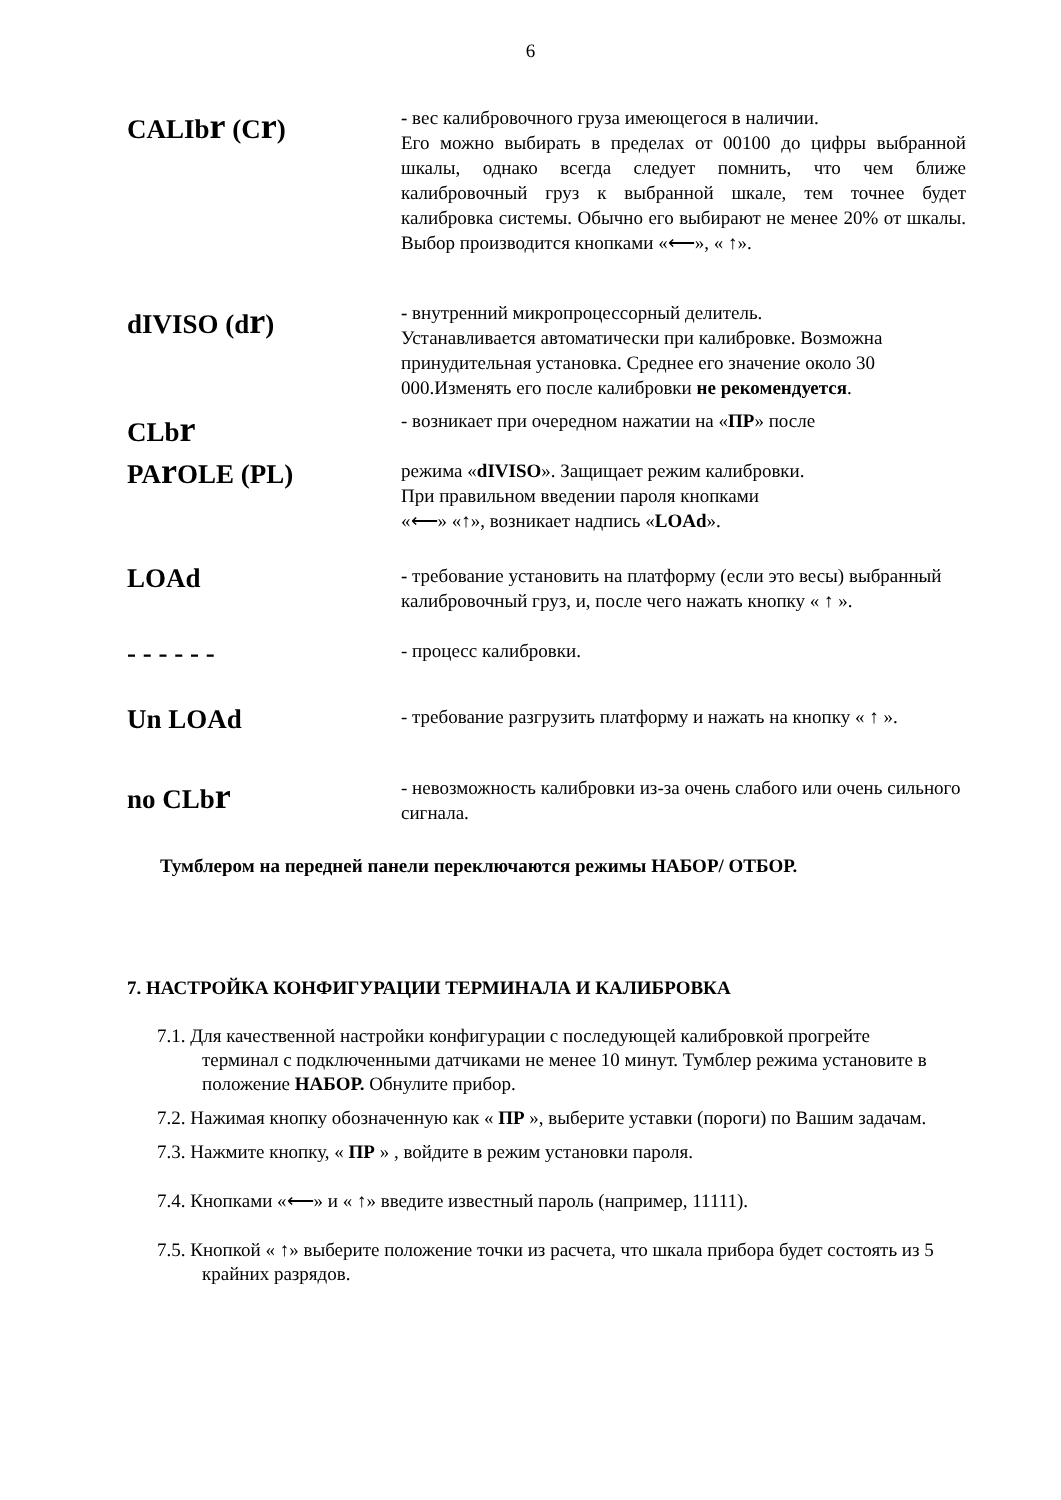6
CALIbr (Cr)
- вес калибровочного груза имеющегося в наличии.
Его можно выбирать в пределах от 00100 до цифры выбранной шкалы, однако всегда следует помнить, что чем ближе калибровочный груз к выбранной шкале, тем точнее будет калибровка системы. Обычно его выбирают не менее 20% от шкалы. Выбор производится кнопками «⟵», « ↑».
dIVISO (dr)
- внутренний микропроцессорный делитель.
Устанавливается автоматически при калибровке. Возможна принудительная установка. Среднее его значение около 30 000.Изменять его после калибровки не рекомендуется.
CLbr
PAr OLE (PL)
- возникает при очередном нажатии на «ПР» после
режима «dIVISO». Защищает режим калибровки.
При правильном введении пароля кнопками
«⟵» «↑», возникает надпись «LOAd».
LOAd
- требование установить на платформу (если это весы) выбранный калибровочный груз, и, после чего нажать кнопку « ↑ ».
- - - - - -
- процесс калибровки.
Un LOAd
- требование разгрузить платформу и нажать на кнопку « ↑ ».
no CLbr
- невозможность калибровки из-за очень слабого или очень сильного сигнала.
Тумблером на передней панели переключаются режимы НАБОР/ ОТБОР.
7. НАСТРОЙКА КОНФИГУРАЦИИ ТЕРМИНАЛА И КАЛИБРОВКА
7.1. Для качественной настройки конфигурации с последующей калибровкой прогрейте терминал с подключенными датчиками не менее 10 минут. Тумблер режима установите в положение НАБОР. Обнулите прибор.
7.2. Нажимая кнопку обозначенную как « ПР », выберите уставки (пороги) по Вашим задачам.
7.3. Нажмите кнопку, « ПР » , войдите в режим установки пароля.
7.4. Кнопками «⟵» и « ↑» введите известный пароль (например, 11111).
7.5. Кнопкой « ↑» выберите положение точки из расчета, что шкала прибора будет состоять из 5 крайних разрядов.